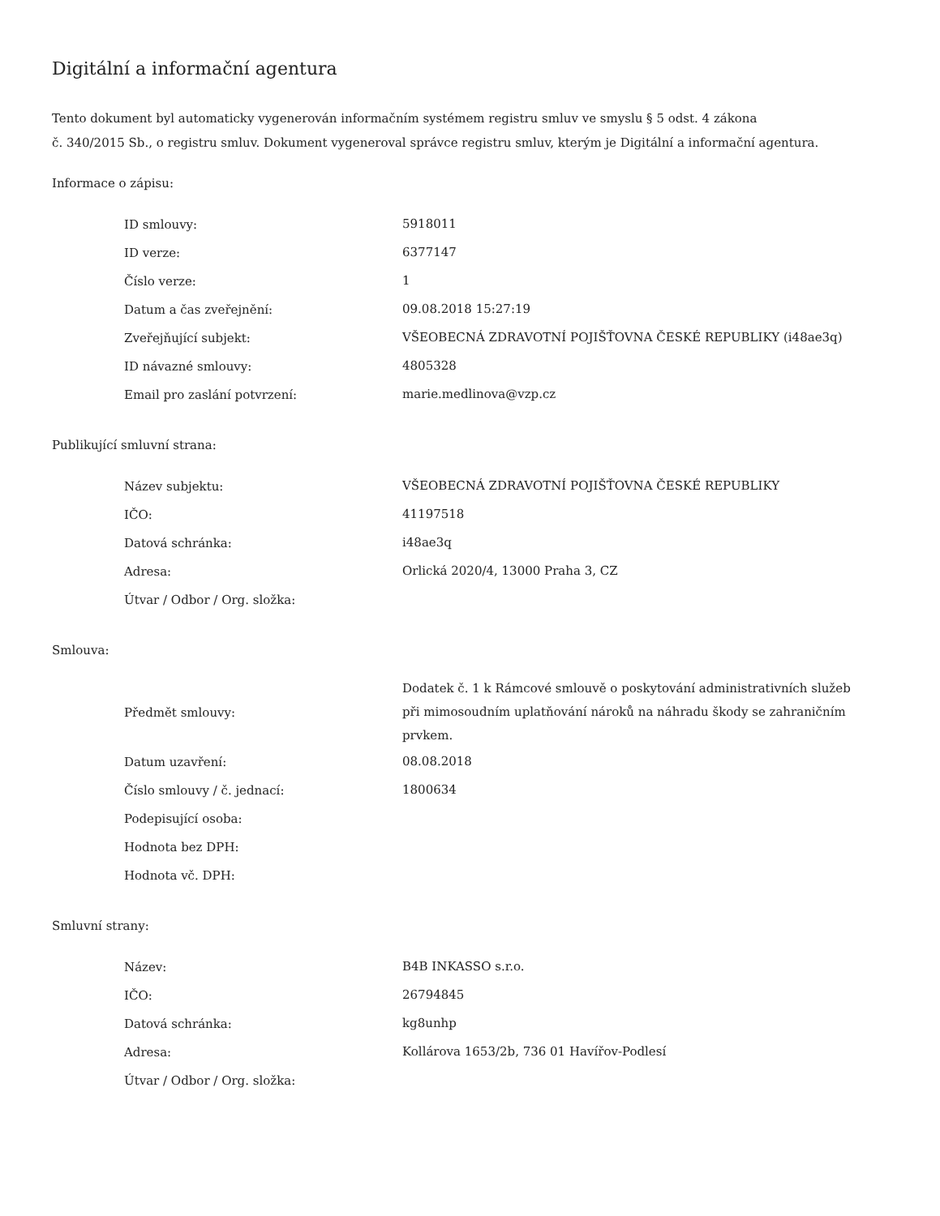Digitální a informační agentura
Tento dokument byl automaticky vygenerován informačním systémem registru smluv ve smyslu § 5 odst. 4 zákona
č. 340/2015 Sb., o registru smluv. Dokument vygeneroval správce registru smluv, kterým je Digitální a informační agentura.
Informace o zápisu:
| ID smlouvy: | 5918011 |
| ID verze: | 6377147 |
| Číslo verze: | 1 |
| Datum a čas zveřejnění: | 09.08.2018 15:27:19 |
| Zveřejňující subjekt: | VŠEOBECNÁ ZDRAVOTNÍ POJIŠŤOVNA ČESKÉ REPUBLIKY (i48ae3q) |
| ID návazné smlouvy: | 4805328 |
| Email pro zaslání potvrzení: | marie.medlinova@vzp.cz |
Publikující smluvní strana:
| Název subjektu: | VŠEOBECNÁ ZDRAVOTNÍ POJIŠŤOVNA ČESKÉ REPUBLIKY |
| IČO: | 41197518 |
| Datová schránka: | i48ae3q |
| Adresa: | Orlická 2020/4, 13000 Praha 3, CZ |
| Útvar / Odbor / Org. složka: | |
Smlouva:
| Předmět smlouvy: | Dodatek č. 1 k Rámcové smlouvě o poskytování administrativních služeb při mimosoudním uplatňování nároků na náhradu škody se zahraničním prvkem. |
| Datum uzavření: | 08.08.2018 |
| Číslo smlouvy / č. jednací: | 1800634 |
| Podepisující osoba: | |
| Hodnota bez DPH: | |
| Hodnota vč. DPH: | |
Smluvní strany:
| Název: | B4B INKASSO s.r.o. |
| IČO: | 26794845 |
| Datová schránka: | kg8unhp |
| Adresa: | Kollárova 1653/2b, 736 01 Havířov-Podlesí |
| Útvar / Odbor / Org. složka: | |